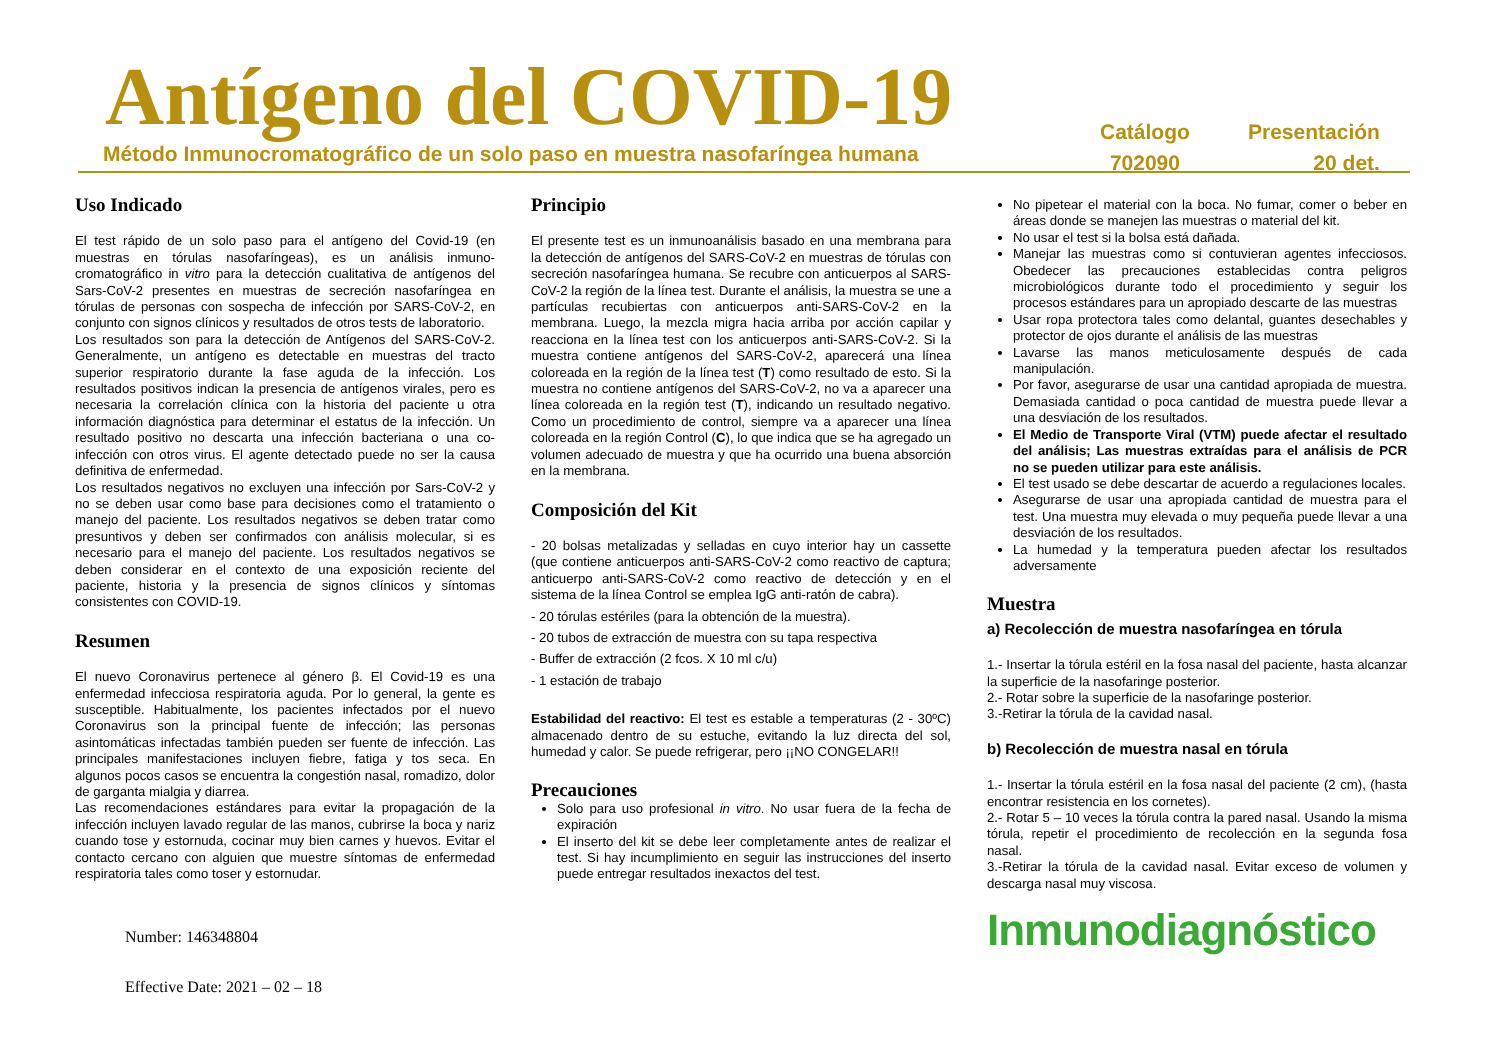Antígeno del COVID-19
Método Inmunocromatográfico de un solo paso en muestra nasofaríngea humana
Catálogo
702090
Presentación
20 det.
Uso Indicado
El test rápido de un solo paso para el antígeno del Covid-19 (en muestras en tórulas nasofaríngeas), es un análisis inmuno-cromatográfico in vitro para la detección cualitativa de antígenos del Sars-CoV-2 presentes en muestras de secreción nasofaríngea en tórulas de personas con sospecha de infección por SARS-CoV-2, en conjunto con signos clínicos y resultados de otros tests de laboratorio.
Los resultados son para la detección de Antígenos del SARS-CoV-2. Generalmente, un antígeno es detectable en muestras del tracto superior respiratorio durante la fase aguda de la infección. Los resultados positivos indican la presencia de antígenos virales, pero es necesaria la correlación clínica con la historia del paciente u otra información diagnóstica para determinar el estatus de la infección. Un resultado positivo no descarta una infección bacteriana o una co-infección con otros virus. El agente detectado puede no ser la causa definitiva de enfermedad.
Los resultados negativos no excluyen una infección por Sars-CoV-2 y no se deben usar como base para decisiones como el tratamiento o manejo del paciente. Los resultados negativos se deben tratar como presuntivos y deben ser confirmados con análisis molecular, si es necesario para el manejo del paciente. Los resultados negativos se deben considerar en el contexto de una exposición reciente del paciente, historia y la presencia de signos clínicos y síntomas consistentes con COVID-19.
Resumen
El nuevo Coronavirus pertenece al género β. El Covid-19 es una enfermedad infecciosa respiratoria aguda. Por lo general, la gente es susceptible. Habitualmente, los pacientes infectados por el nuevo Coronavirus son la principal fuente de infección; las personas asintomáticas infectadas también pueden ser fuente de infección. Las principales manifestaciones incluyen fiebre, fatiga y tos seca. En algunos pocos casos se encuentra la congestión nasal, romadizo, dolor de garganta mialgia y diarrea.
Las recomendaciones estándares para evitar la propagación de la infección incluyen lavado regular de las manos, cubrirse la boca y nariz cuando tose y estornuda, cocinar muy bien carnes y huevos. Evitar el contacto cercano con alguien que muestre síntomas de enfermedad respiratoria tales como toser y estornudar.
Number: 146348804
Effective Date: 2021 – 02 – 18
Principio
El presente test es un inmunoanálisis basado en una membrana para la detección de antígenos del SARS-CoV-2 en muestras de tórulas con secreción nasofaríngea humana. Se recubre con anticuerpos al SARS-CoV-2 la región de la línea test. Durante el análisis, la muestra se une a partículas recubiertas con anticuerpos anti-SARS-CoV-2 en la membrana. Luego, la mezcla migra hacia arriba por acción capilar y reacciona en la línea test con los anticuerpos anti-SARS-CoV-2. Si la muestra contiene antígenos del SARS-CoV-2, aparecerá una línea coloreada en la región de la línea test (T) como resultado de esto. Si la muestra no contiene antígenos del SARS-CoV-2, no va a aparecer una línea coloreada en la región test (T), indicando un resultado negativo. Como un procedimiento de control, siempre va a aparecer una línea coloreada en la región Control (C), lo que indica que se ha agregado un volumen adecuado de muestra y que ha ocurrido una buena absorción en la membrana.
Composición del Kit
- 20 bolsas metalizadas y selladas en cuyo interior hay un cassette (que contiene anticuerpos anti-SARS-CoV-2 como reactivo de captura; anticuerpo anti-SARS-CoV-2 como reactivo de detección y en el sistema de la línea Control se emplea IgG anti-ratón de cabra).
- 20 tórulas estériles (para la obtención de la muestra).
- 20 tubos de extracción de muestra con su tapa respectiva
- Buffer de extracción (2 fcos. X 10 ml c/u)
- 1 estación de trabajo
Estabilidad del reactivo: El test es estable a temperaturas (2 - 30ºC) almacenado dentro de su estuche, evitando la luz directa del sol, humedad y calor. Se puede refrigerar, pero ¡¡NO CONGELAR!!
Precauciones
Solo para uso profesional in vitro. No usar fuera de la fecha de expiración
El inserto del kit se debe leer completamente antes de realizar el test. Si hay incumplimiento en seguir las instrucciones del inserto puede entregar resultados inexactos del test.
No pipetear el material con la boca. No fumar, comer o beber en áreas donde se manejen las muestras o material del kit.
No usar el test si la bolsa está dañada.
Manejar las muestras como si contuvieran agentes infecciosos. Obedecer las precauciones establecidas contra peligros microbiológicos durante todo el procedimiento y seguir los procesos estándares para un apropiado descarte de las muestras
Usar ropa protectora tales como delantal, guantes desechables y protector de ojos durante el análisis de las muestras
Lavarse las manos meticulosamente después de cada manipulación.
Por favor, asegurarse de usar una cantidad apropiada de muestra. Demasiada cantidad o poca cantidad de muestra puede llevar a una desviación de los resultados.
El Medio de Transporte Viral (VTM) puede afectar el resultado del análisis; Las muestras extraídas para el análisis de PCR no se pueden utilizar para este análisis.
El test usado se debe descartar de acuerdo a regulaciones locales.
Asegurarse de usar una apropiada cantidad de muestra para el test. Una muestra muy elevada o muy pequeña puede llevar a una desviación de los resultados.
La humedad y la temperatura pueden afectar los resultados adversamente
Muestra
a) Recolección de muestra nasofaríngea en tórula
1.- Insertar la tórula estéril en la fosa nasal del paciente, hasta alcanzar la superficie de la nasofaringe posterior.
2.- Rotar sobre la superficie de la nasofaringe posterior.
3.-Retirar la tórula de la cavidad nasal.
b) Recolección de muestra nasal en tórula
1.- Insertar la tórula estéril en la fosa nasal del paciente (2 cm), (hasta encontrar resistencia en los cornetes).
2.- Rotar 5 – 10 veces la tórula contra la pared nasal. Usando la misma tórula, repetir el procedimiento de recolección en la segunda fosa nasal.
3.-Retirar la tórula de la cavidad nasal. Evitar exceso de volumen y descarga nasal muy viscosa.
Inmunodiagnóstico